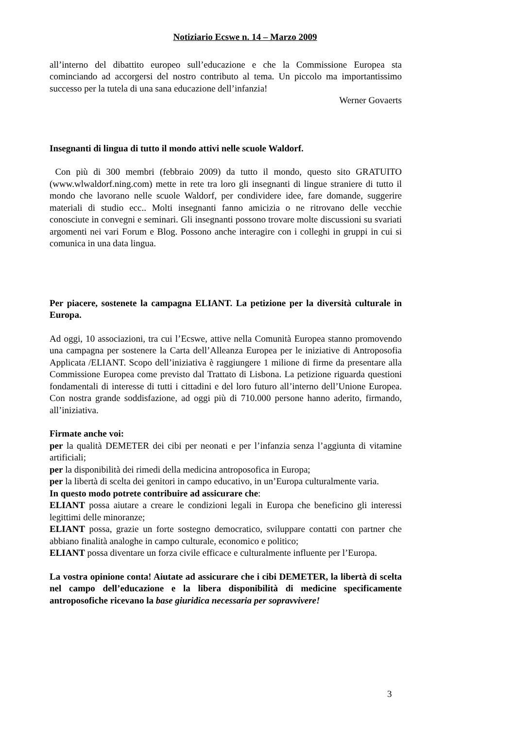Notiziario Ecswe n. 14 – Marzo 2009
all’interno del dibattito europeo sull’educazione e che la Commissione Europea sta cominciando ad accorgersi del nostro contributo al tema. Un piccolo ma importantissimo successo per la tutela di una sana educazione dell’infanzia!
Werner Govaerts
Insegnanti di lingua di tutto il mondo attivi nelle scuole Waldorf.
Con più di 300 membri (febbraio 2009) da tutto il mondo, questo sito GRATUITO (www.wlwaldorf.ning.com) mette in rete tra loro gli insegnanti di lingue straniere di tutto il mondo che lavorano nelle scuole Waldorf, per condividere idee, fare domande, suggerire materiali di studio ecc.. Molti insegnanti fanno amicizia o ne ritrovano delle vecchie conosciute in convegni e seminari. Gli insegnanti possono trovare molte discussioni su svariati argomenti nei vari Forum e Blog. Possono anche interagire con i colleghi in gruppi in cui si comunica in una data lingua.
Per piacere, sostenete la campagna ELIANT. La petizione per la diversità culturale in Europa.
Ad oggi, 10 associazioni, tra cui l’Ecswe, attive nella Comunità Europea stanno promovendo una campagna per sostenere la Carta dell’Alleanza Europea per le iniziative di Antroposofia Applicata /ELIANT. Scopo dell’iniziativa è raggiungere 1 milione di firme da presentare alla Commissione Europea come previsto dal Trattato di Lisbona. La petizione riguarda questioni fondamentali di interesse di tutti i cittadini e del loro futuro all’interno dell’Unione Europea. Con nostra grande soddisfazione, ad oggi più di 710.000 persone hanno aderito, firmando, all’iniziativa.
Firmate anche voi:
per la qualità DEMETER dei cibi per neonati e per l’infanzia senza l’aggiunta di vitamine artificiali;
per la disponibilità dei rimedi della medicina antroposofica in Europa;
per la libertà di scelta dei genitori in campo educativo, in un’Europa culturalmente varia.
In questo modo potrete contribuire ad assicurare che:
ELIANT possa aiutare a creare le condizioni legali in Europa che beneficino gli interessi legittimi delle minoranze;
ELIANT possa, grazie un forte sostegno democratico, sviluppare contatti con partner che abbiano finalità analoghe in campo culturale, economico e politico;
ELIANT possa diventare un forza civile efficace e culturalmente influente per l’Europa.
La vostra opinione conta! Aiutate ad assicurare che i cibi DEMETER, la libertà di scelta nel campo dell’educazione e la libera disponibilità di medicine specificamente antroposofiche ricevano la base giuridica necessaria per sopravvivere!
3